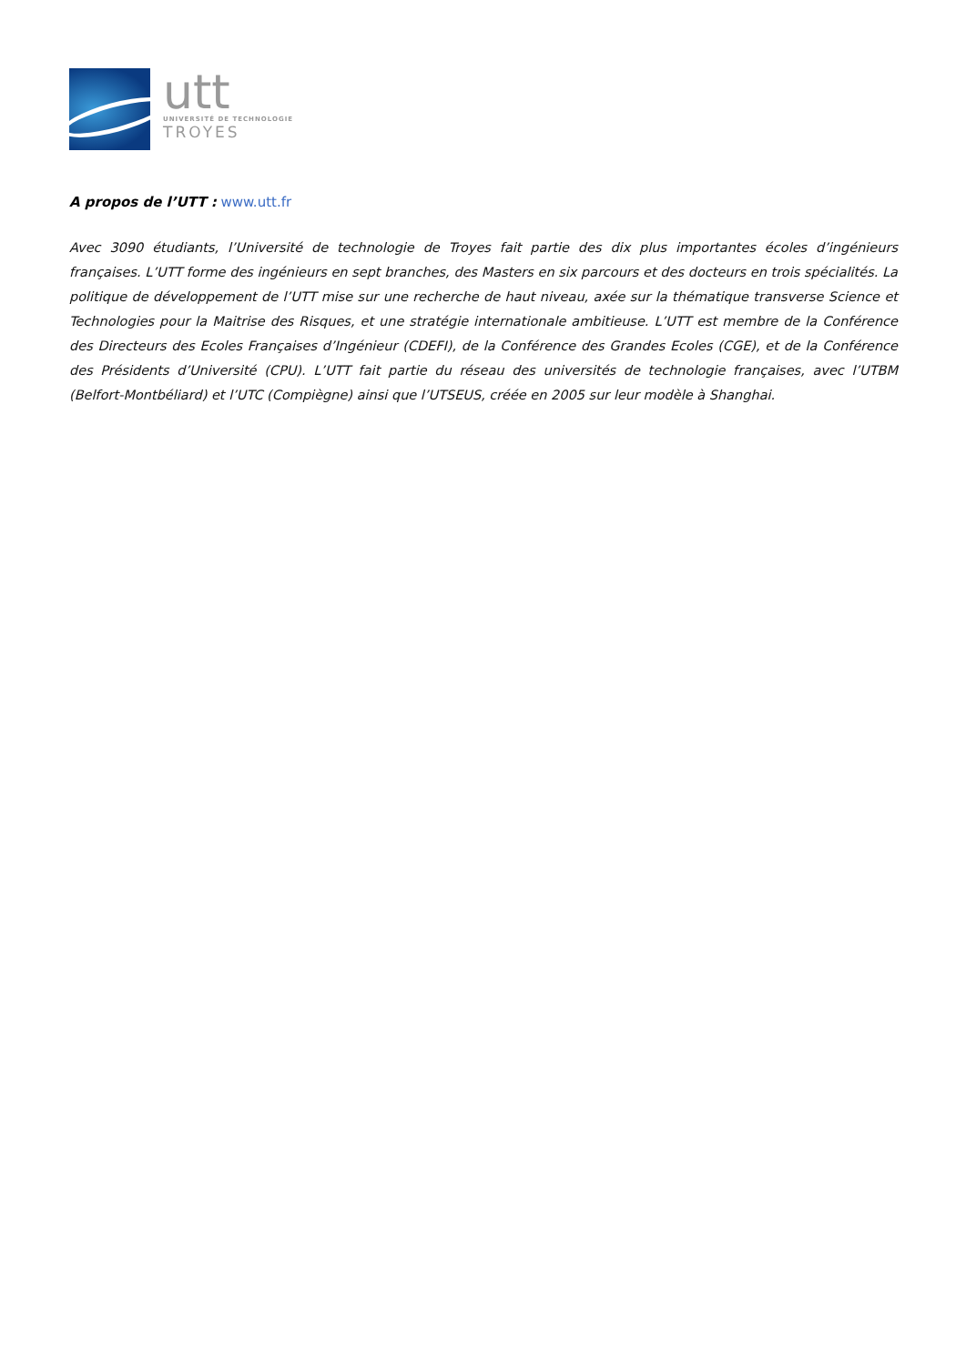utt
UNIVERSITÉ DE TECHNOLOGIE
TROYES
A propos de l’UTT : www.utt.fr
Avec 3090 étudiants, l’Université de technologie de Troyes fait partie des dix plus importantes écoles d’ingénieurs françaises. L’UTT forme des ingénieurs en sept branches, des Masters en six parcours et des docteurs en trois spécialités. La politique de développement de l’UTT mise sur une recherche de haut niveau, axée sur la thématique transverse Science et Technologies pour la Maitrise des Risques, et une stratégie internationale ambitieuse. L’UTT est membre de la Conférence des Directeurs des Ecoles Françaises d’Ingénieur (CDEFI), de la Conférence des Grandes Ecoles (CGE), et de la Conférence des Présidents d’Université (CPU). L’UTT fait partie du réseau des universités de technologie françaises, avec l’UTBM (Belfort-Montbéliard) et l’UTC (Compiègne) ainsi que l’UTSEUS, créée en 2005 sur leur modèle à Shanghai.